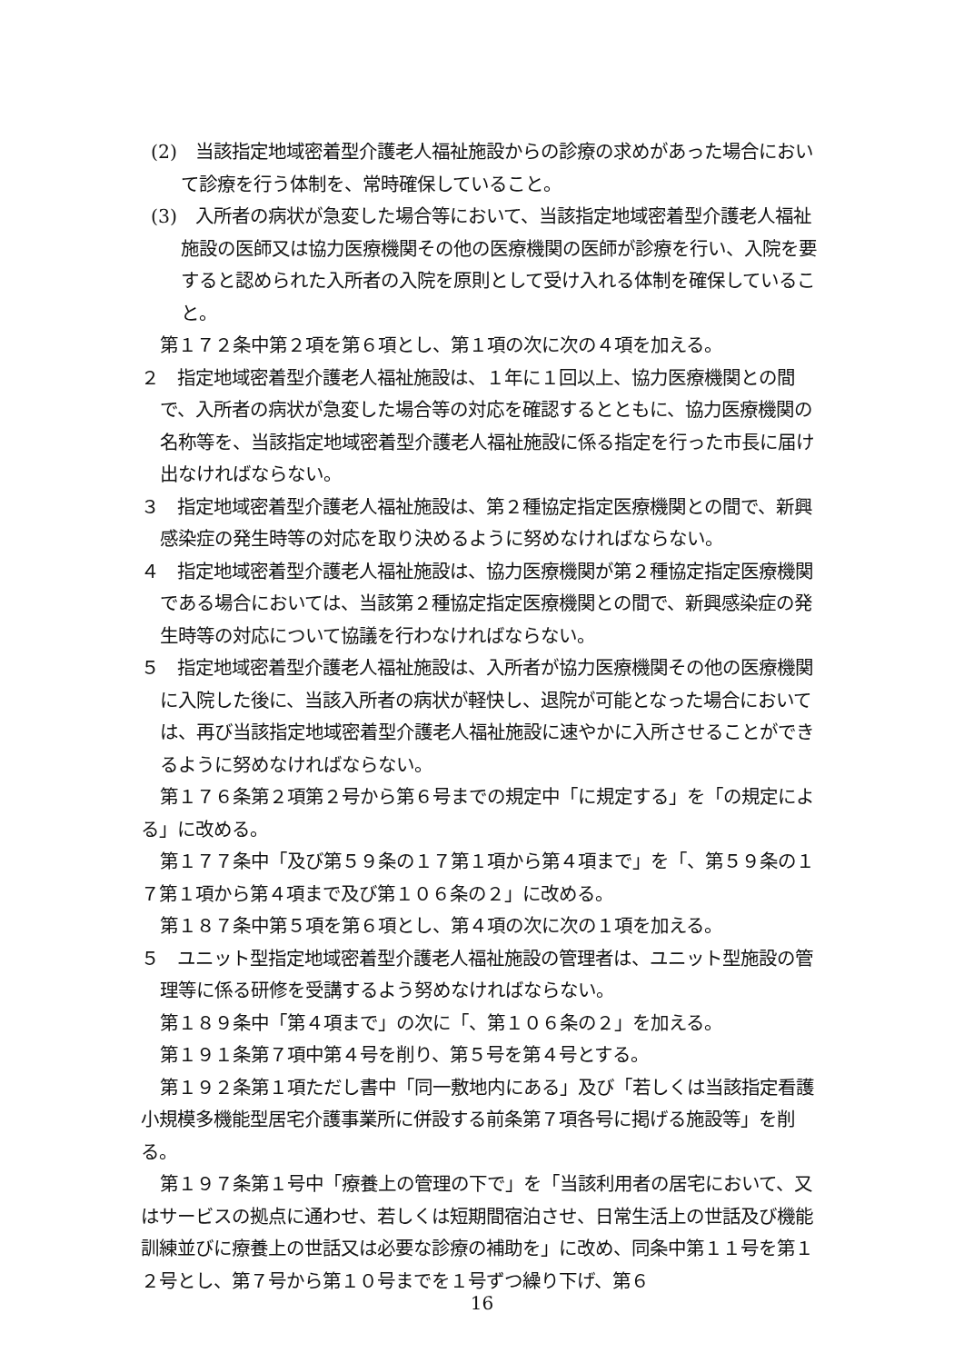(2)　当該指定地域密着型介護老人福祉施設からの診療の求めがあった場合において診療を行う体制を、常時確保していること。
(3)　入所者の病状が急変した場合等において、当該指定地域密着型介護老人福祉施設の医師又は協力医療機関その他の医療機関の医師が診療を行い、入院を要すると認められた入所者の入院を原則として受け入れる体制を確保していること。
第１７２条中第２項を第６項とし、第１項の次に次の４項を加える。
２　指定地域密着型介護老人福祉施設は、１年に１回以上、協力医療機関との間で、入所者の病状が急変した場合等の対応を確認するとともに、協力医療機関の名称等を、当該指定地域密着型介護老人福祉施設に係る指定を行った市長に届け出なければならない。
３　指定地域密着型介護老人福祉施設は、第２種協定指定医療機関との間で、新興感染症の発生時等の対応を取り決めるように努めなければならない。
４　指定地域密着型介護老人福祉施設は、協力医療機関が第２種協定指定医療機関である場合においては、当該第２種協定指定医療機関との間で、新興感染症の発生時等の対応について協議を行わなければならない。
５　指定地域密着型介護老人福祉施設は、入所者が協力医療機関その他の医療機関に入院した後に、当該入所者の病状が軽快し、退院が可能となった場合においては、再び当該指定地域密着型介護老人福祉施設に速やかに入所させることができるように努めなければならない。
第１７６条第２項第２号から第６号までの規定中「に規定する」を「の規定による」に改める。
第１７７条中「及び第５９条の１７第１項から第４項まで」を「、第５９条の１７第１項から第４項まで及び第１０６条の２」に改める。
第１８７条中第５項を第６項とし、第４項の次に次の１項を加える。
５　ユニット型指定地域密着型介護老人福祉施設の管理者は、ユニット型施設の管理等に係る研修を受講するよう努めなければならない。
第１８９条中「第４項まで」の次に「、第１０６条の２」を加える。
第１９１条第７項中第４号を削り、第５号を第４号とする。
第１９２条第１項ただし書中「同一敷地内にある」及び「若しくは当該指定看護小規模多機能型居宅介護事業所に併設する前条第７項各号に掲げる施設等」を削る。
第１９７条第１号中「療養上の管理の下で」を「当該利用者の居宅において、又はサービスの拠点に通わせ、若しくは短期間宿泊させ、日常生活上の世話及び機能訓練並びに療養上の世話又は必要な診療の補助を」に改め、同条中第１１号を第１２号とし、第７号から第１０号までを１号ずつ繰り下げ、第６
16